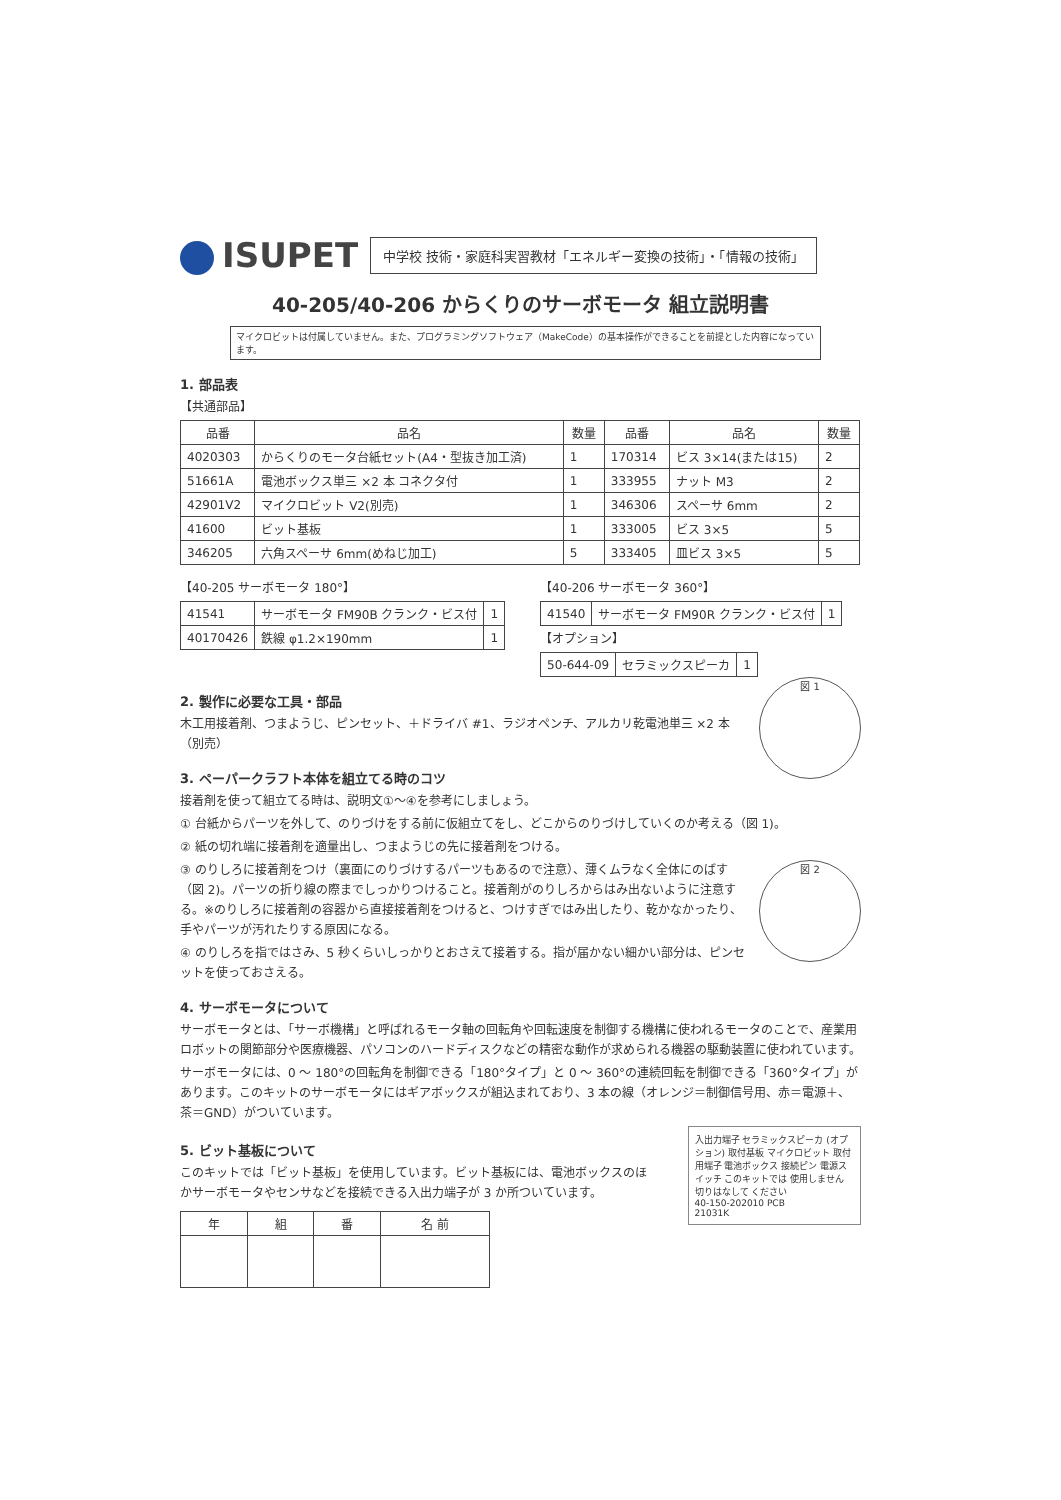ISUPET
中学校 技術・家庭科実習教材「エネルギー変換の技術」・「情報の技術」
40-205/40-206 からくりのサーボモータ 組立説明書
マイクロビットは付属していません。また、プログラミングソフトウェア（MakeCode）の基本操作ができることを前提とした内容になっています。
1. 部品表
【共通部品】
| 品番 | 品名 | 数量 | 品番 | 品名 | 数量 |
| --- | --- | --- | --- | --- | --- |
| 4020303 | からくりのモータ台紙セット(A4・型抜き加工済) | 1 | 170314 | ビス 3×14(または15) | 2 |
| 51661A | 電池ボックス単三 ×2 本 コネクタ付 | 1 | 333955 | ナット M3 | 2 |
| 42901V2 | マイクロビット V2(別売) | 1 | 346306 | スペーサ 6mm | 2 |
| 41600 | ビット基板 | 1 | 333005 | ビス 3×5 | 5 |
| 346205 | 六角スペーサ 6mm(めねじ加工) | 5 | 333405 | 皿ビス 3×5 | 5 |
【40-205 サーボモータ 180°】
| 41541 | サーボモータ FM90B クランク・ビス付 | 1 |
| 40170426 | 鉄線 φ1.2×190mm | 1 |
【40-206 サーボモータ 360°】
| 41540 | サーボモータ FM90R クランク・ビス付 | 1 |
【オプション】
| 50-644-09 | セラミックスピーカ | 1 |
図 1
2. 製作に必要な工具・部品
木工用接着剤、つまようじ、ピンセット、＋ドライバ #1、ラジオペンチ、アルカリ乾電池単三 ×2 本（別売）
3. ペーパークラフト本体を組立てる時のコツ
接着剤を使って組立てる時は、説明文①〜④を参考にしましょう。
① 台紙からパーツを外して、のりづけをする前に仮組立てをし、どこからのりづけしていくのか考える（図 1)。
② 紙の切れ端に接着剤を適量出し、つまようじの先に接着剤をつける。
図 2
③ のりしろに接着剤をつけ（裏面にのりづけするパーツもあるので注意）、薄くムラなく全体にのばす（図 2)。パーツの折り線の際までしっかりつけること。接着剤がのりしろからはみ出ないように注意する。※のりしろに接着剤の容器から直接接着剤をつけると、つけすぎではみ出したり、乾かなかったり、手やパーツが汚れたりする原因になる。
④ のりしろを指ではさみ、5 秒くらいしっかりとおさえて接着する。指が届かない細かい部分は、ピンセットを使っておさえる。
4. サーボモータについて
サーボモータとは、「サーボ機構」と呼ばれるモータ軸の回転角や回転速度を制御する機構に使われるモータのことで、産業用ロボットの関節部分や医療機器、パソコンのハードディスクなどの精密な動作が求められる機器の駆動装置に使われています。
サーボモータには、0 〜 180°の回転角を制御できる「180°タイプ」と 0 〜 360°の連続回転を制御できる「360°タイプ」があります。このキットのサーボモータにはギアボックスが組込まれており、3 本の線（オレンジ＝制御信号用、赤＝電源＋、茶＝GND）がついています。
5. ビット基板について
このキットでは「ビット基板」を使用しています。ビット基板には、電池ボックスのほかサーボモータやセンサなどを接続できる入出力端子が 3 か所ついています。
| 年 | 組 | 番 | 名 前 |
| --- | --- | --- | --- |
入出力端子 セラミックスピーカ (オプション) 取付基板 マイクロビット 取付用端子 電池ボックス 接続ピン 電源スイッチ このキットでは 使用しません 切りはなして ください
40-150-202010 PCB
21031K